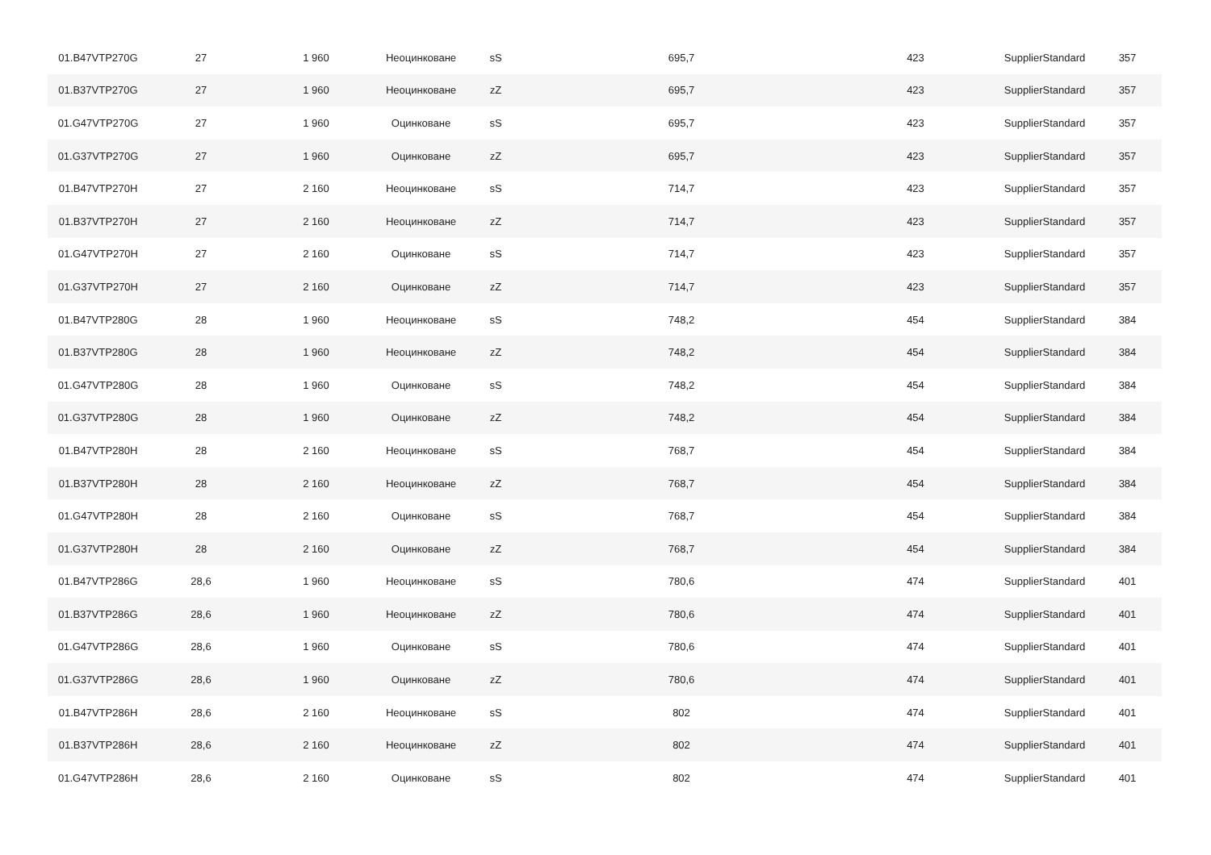| 01.B47VTP270G | 27 | 1 960 | Неоцинковане | sS | 695,7 | 423 | SupplierStandard | 357 |
| 01.B37VTP270G | 27 | 1 960 | Неоцинковане | zZ | 695,7 | 423 | SupplierStandard | 357 |
| 01.G47VTP270G | 27 | 1 960 | Оцинковане | sS | 695,7 | 423 | SupplierStandard | 357 |
| 01.G37VTP270G | 27 | 1 960 | Оцинковане | zZ | 695,7 | 423 | SupplierStandard | 357 |
| 01.B47VTP270H | 27 | 2 160 | Неоцинковане | sS | 714,7 | 423 | SupplierStandard | 357 |
| 01.B37VTP270H | 27 | 2 160 | Неоцинковане | zZ | 714,7 | 423 | SupplierStandard | 357 |
| 01.G47VTP270H | 27 | 2 160 | Оцинковане | sS | 714,7 | 423 | SupplierStandard | 357 |
| 01.G37VTP270H | 27 | 2 160 | Оцинковане | zZ | 714,7 | 423 | SupplierStandard | 357 |
| 01.B47VTP280G | 28 | 1 960 | Неоцинковане | sS | 748,2 | 454 | SupplierStandard | 384 |
| 01.B37VTP280G | 28 | 1 960 | Неоцинковане | zZ | 748,2 | 454 | SupplierStandard | 384 |
| 01.G47VTP280G | 28 | 1 960 | Оцинковане | sS | 748,2 | 454 | SupplierStandard | 384 |
| 01.G37VTP280G | 28 | 1 960 | Оцинковане | zZ | 748,2 | 454 | SupplierStandard | 384 |
| 01.B47VTP280H | 28 | 2 160 | Неоцинковане | sS | 768,7 | 454 | SupplierStandard | 384 |
| 01.B37VTP280H | 28 | 2 160 | Неоцинковане | zZ | 768,7 | 454 | SupplierStandard | 384 |
| 01.G47VTP280H | 28 | 2 160 | Оцинковане | sS | 768,7 | 454 | SupplierStandard | 384 |
| 01.G37VTP280H | 28 | 2 160 | Оцинковане | zZ | 768,7 | 454 | SupplierStandard | 384 |
| 01.B47VTP286G | 28,6 | 1 960 | Неоцинковане | sS | 780,6 | 474 | SupplierStandard | 401 |
| 01.B37VTP286G | 28,6 | 1 960 | Неоцинковане | zZ | 780,6 | 474 | SupplierStandard | 401 |
| 01.G47VTP286G | 28,6 | 1 960 | Оцинковане | sS | 780,6 | 474 | SupplierStandard | 401 |
| 01.G37VTP286G | 28,6 | 1 960 | Оцинковане | zZ | 780,6 | 474 | SupplierStandard | 401 |
| 01.B47VTP286H | 28,6 | 2 160 | Неоцинковане | sS | 802 | 474 | SupplierStandard | 401 |
| 01.B37VTP286H | 28,6 | 2 160 | Неоцинковане | zZ | 802 | 474 | SupplierStandard | 401 |
| 01.G47VTP286H | 28,6 | 2 160 | Оцинковане | sS | 802 | 474 | SupplierStandard | 401 |